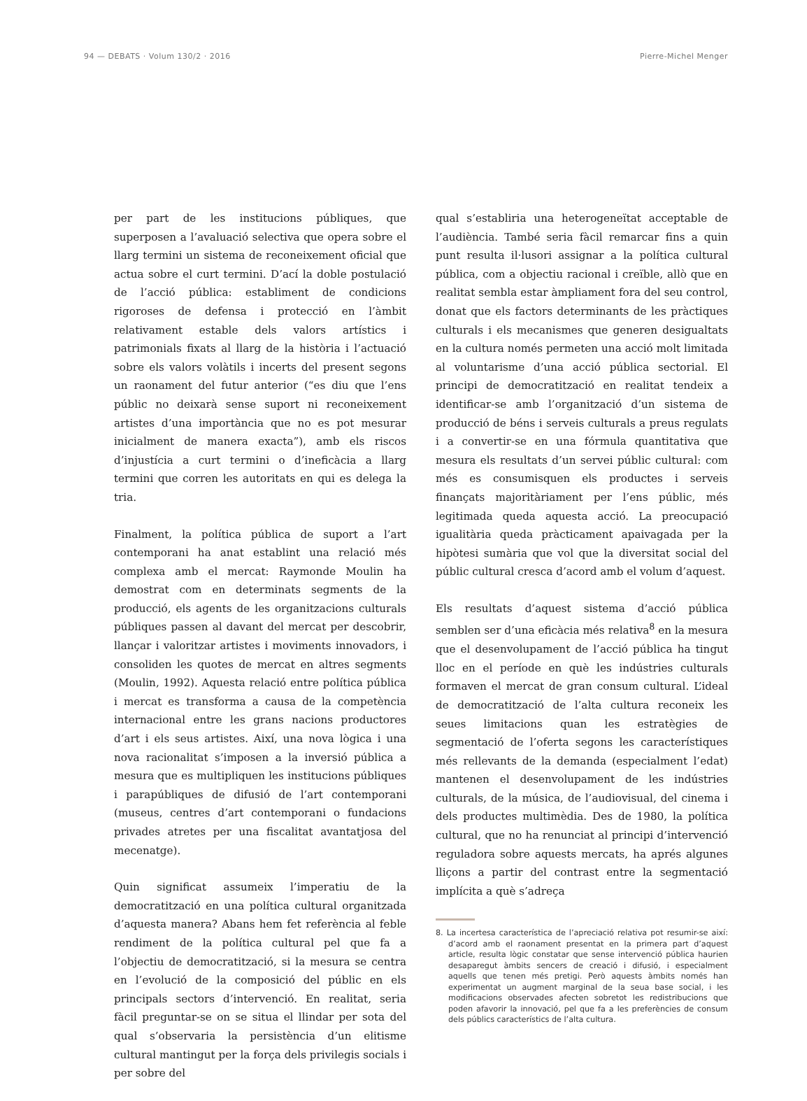94 — DEBATS · Volum 130/2 · 2016 Pierre-Michel Menger
per part de les institucions públiques, que superposen a l’avaluació selectiva que opera sobre el llarg termini un sistema de reconeixement oficial que actua sobre el curt termini. D’ací la doble postulació de l’acció pública: establiment de condicions rigoroses de defensa i protecció en l’àmbit relativament estable dels valors artístics i patrimonials fixats al llarg de la història i l’actuació sobre els valors volàtils i incerts del present segons un raonament del futur anterior (“es diu que l’ens públic no deixarà sense suport ni reconeixement artistes d’una importància que no es pot mesurar inicialment de manera exacta”), amb els riscos d’injustícia a curt termini o d’ineficàcia a llarg termini que corren les autoritats en qui es delega la tria.
Finalment, la política pública de suport a l’art contemporani ha anat establint una relació més complexa amb el mercat: Raymonde Moulin ha demostrat com en determinats segments de la producció, els agents de les organitzacions culturals públiques passen al davant del mercat per descobrir, llançar i valoritzar artistes i moviments innovadors, i consoliden les quotes de mercat en altres segments (Moulin, 1992). Aquesta relació entre política pública i mercat es transforma a causa de la competència internacional entre les grans nacions productores d’art i els seus artistes. Així, una nova lògica i una nova racionalitat s’imposen a la inversió pública a mesura que es multipliquen les institucions públiques i parapúbliques de difusió de l’art contemporani (museus, centres d’art contemporani o fundacions privades atretes per una fiscalitat avantatjosa del mecenatge).
Quin significat assumeix l’imperatiu de la democratització en una política cultural organitzada d’aquesta manera? Abans hem fet referència al feble rendiment de la política cultural pel que fa a l’objectiu de democratització, si la mesura se centra en l’evolució de la composició del públic en els principals sectors d’intervenció. En realitat, seria fàcil preguntar-se on se situa el llindar per sota del qual s’observaria la persistència d’un elitisme cultural mantingut per la força dels privilegis socials i per sobre del
qual s’establiria una heterogeneïtat acceptable de l’audiència. També seria fàcil remarcar fins a quin punt resulta il·lusori assignar a la política cultural pública, com a objectiu racional i creïble, allò que en realitat sembla estar àmpliament fora del seu control, donat que els factors determinants de les pràctiques culturals i els mecanismes que generen desigualtats en la cultura només permeten una acció molt limitada al voluntarisme d’una acció pública sectorial. El principi de democratització en realitat tendeix a identificar-se amb l’organització d’un sistema de producció de béns i serveis culturals a preus regulats i a convertir-se en una fórmula quantitativa que mesura els resultats d’un servei públic cultural: com més es consumisquen els productes i serveis finançats majoritàriament per l’ens públic, més legitimada queda aquesta acció. La preocupació igualitària queda pràcticament apaivagada per la hipòtesi sumària que vol que la diversitat social del públic cultural cresca d’acord amb el volum d’aquest.
Els resultats d’aquest sistema d’acció pública semblen ser d’una eficàcia més relativa<sup>8</sup> en la mesura que el desenvolupament de l’acció pública ha tingut lloc en el període en què les indústries culturals formaven el mercat de gran consum cultural. L’ideal de democratització de l’alta cultura reconeix les seues limitacions quan les estratègies de segmentació de l’oferta segons les característiques més rellevants de la demanda (especialment l’edat) mantenen el desenvolupament de les indústries culturals, de la música, de l’audiovisual, del cinema i dels productes multimèdia. Des de 1980, la política cultural, que no ha renunciat al principi d’intervenció reguladora sobre aquests mercats, ha aprés algunes lliçons a partir del contrast entre la segmentació implícita a què s’adreça
8. La incertesa característica de l’apreciació relativa pot resumir-se així: d’acord amb el raonament presentat en la primera part d’aquest article, resulta lògic constatar que sense intervenció pública haurien desaparegut àmbits sencers de creació i difusió, i especialment aquells que tenen més pretigi. Però aquests àmbits només han experimentat un augment marginal de la seua base social, i les modificacions observades afecten sobretot les redistribucions que poden afavorir la innovació, pel que fa a les preferències de consum dels públics característics de l’alta cultura.